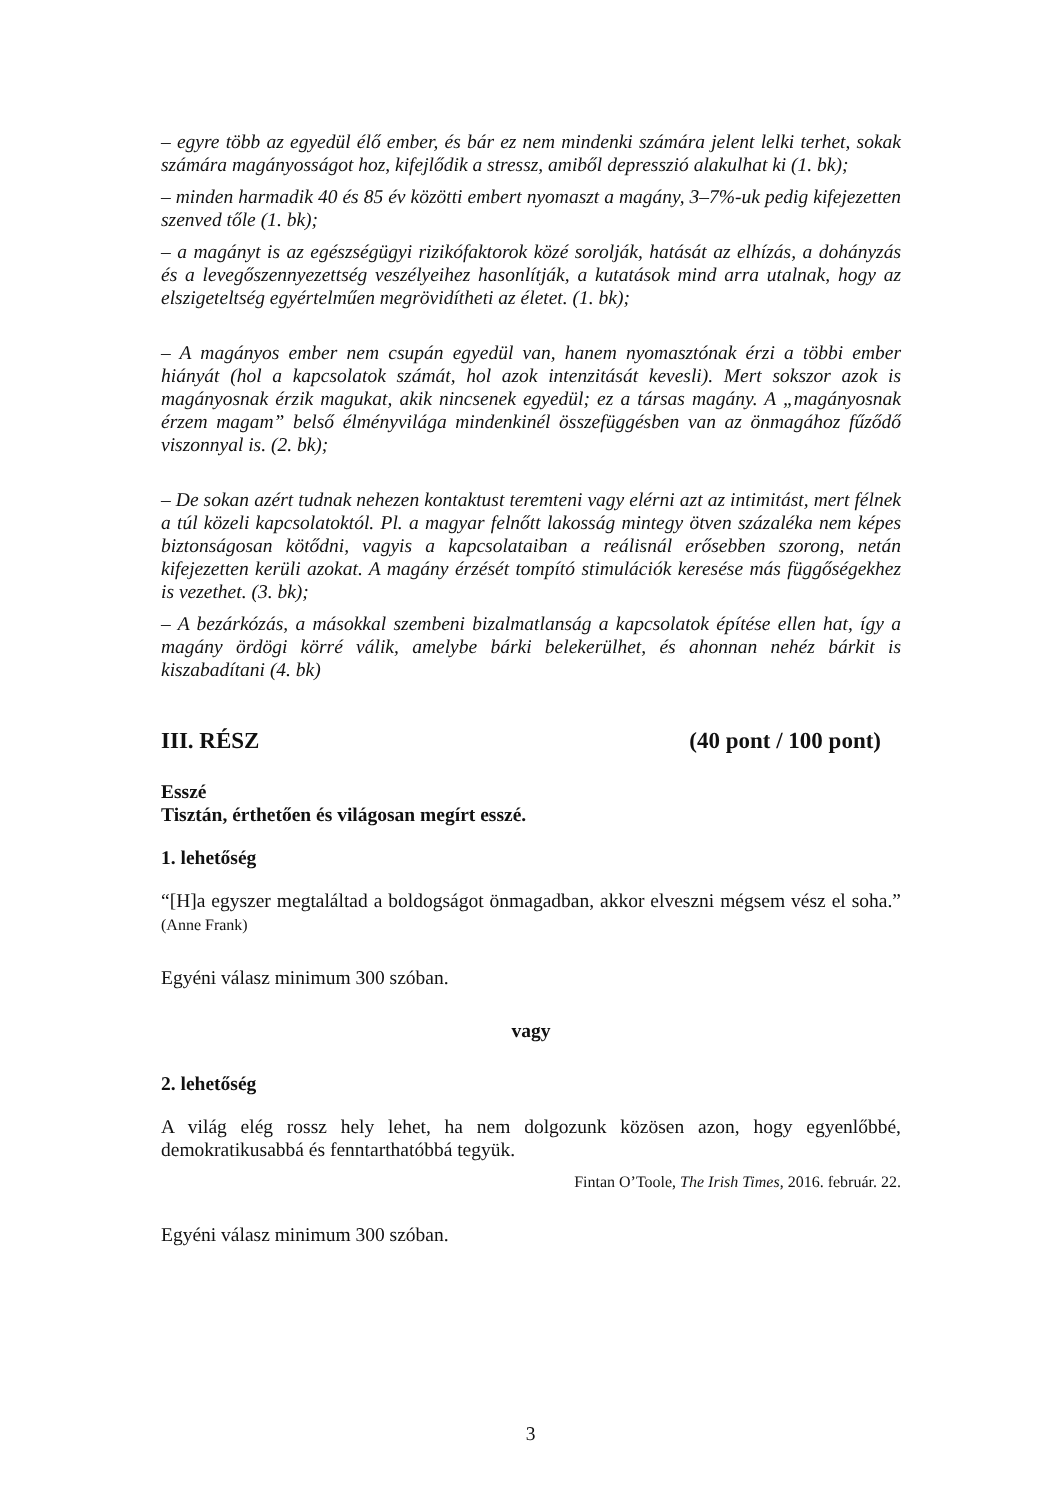– egyre több az egyedül élő ember, és bár ez nem mindenki számára jelent lelki terhet, sokak számára magányosságot hoz, kifejlődik a stressz, amiből depresszió alakulhat ki (1. bk);
– minden harmadik 40 és 85 év közötti embert nyomaszt a magány, 3–7%-uk pedig kifejezetten szenved tőle (1. bk);
– a magányt is az egészségügyi rizikófaktorok közé sorolják, hatását az elhízás, a dohányzás és a levegőszennyezettség veszélyeihez hasonlítják, a kutatások mind arra utalnak, hogy az elszigeteltség egyértelműen megrövidítheti az életet. (1. bk);
– A magányos ember nem csupán egyedül van, hanem nyomasztónak érzi a többi ember hiányát (hol a kapcsolatok számát, hol azok intenzitását kevesli). Mert sokszor azok is magányosnak érzik magukat, akik nincsenek egyedül; ez a társas magány. A „magányosnak érzem magam” belső élményvilága mindenkinél összefüggésben van az önmagához fűződő viszonnyal is. (2. bk);
– De sokan azért tudnak nehezen kontaktust teremteni vagy elérni azt az intimitást, mert félnek a túl közeli kapcsolatoktól. Pl. a magyar felnőtt lakosság mintegy ötven százaléka nem képes biztonságosan kötődni, vagyis a kapcsolataiban a reálisnál erősebben szorong, netán kifejezetten kerüli azokat. A magány érzését tompító stimulációk keresése más függőségekhez is vezethet. (3. bk);
– A bezárkózás, a másokkal szembeni bizalmatlanság a kapcsolatok építése ellen hat, így a magány ördögi körré válik, amelybe bárki belekerülhet, és ahonnan nehéz bárkit is kiszabadítani (4. bk)
III. RÉSZ (40 pont / 100 pont)
Esszé
Tisztán, érthetően és világosan megírt esszé.
1. lehetőség
“[H]a egyszer megtaláltad a boldogságot önmagadban, akkor elveszni mégsem vész el soha.” (Anne Frank)
Egyéni válasz minimum 300 szóban.
vagy
2. lehetőség
A világ elég rossz hely lehet, ha nem dolgozunk közösen azon, hogy egyenlőbbé, demokratikusabbá és fenntarthatóbbá tegyük.
Fintan O’Toole, The Irish Times, 2016. február. 22.
Egyéni válasz minimum 300 szóban.
3